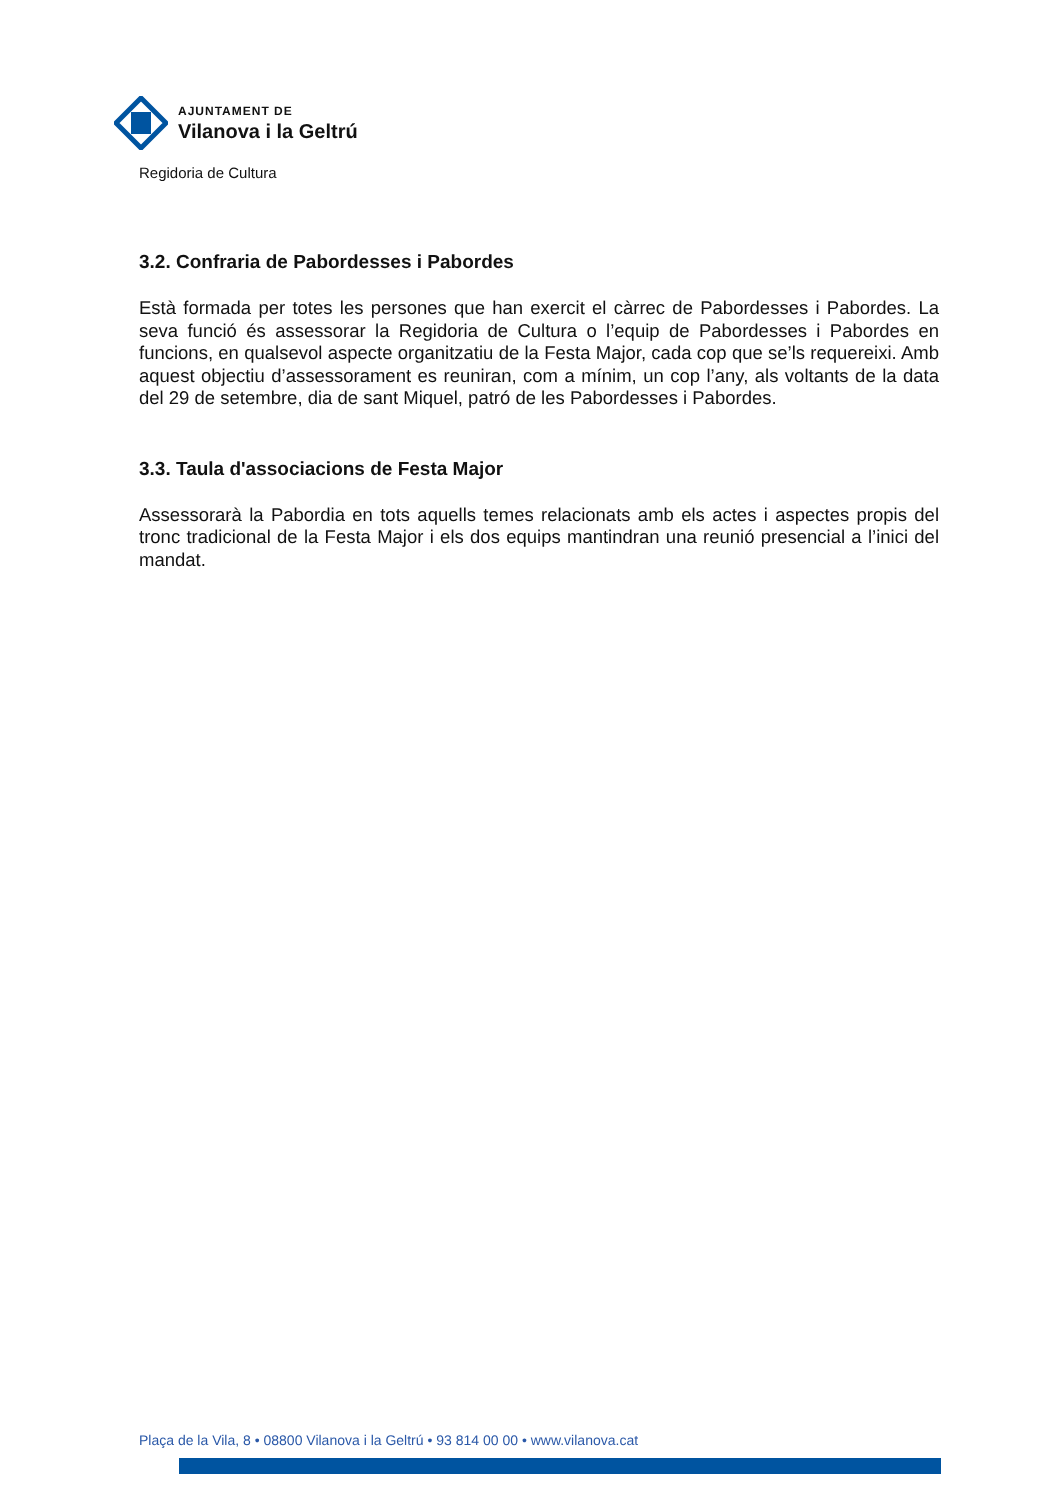AJUNTAMENT DE
Vilanova i la Geltrú
Regidoria de Cultura
3.2. Confraria de Pabordesses i Pabordes
Està formada per totes les persones que han exercit el càrrec de Pabordesses i Pabordes. La seva funció és assessorar la Regidoria de Cultura o l’equip de Pabordesses i Pabordes en funcions, en qualsevol aspecte organitzatiu de la Festa Major, cada cop que se’ls requereixi. Amb aquest objectiu d’assessorament es reuniran, com a mínim, un cop l’any, als voltants de la data del 29 de setembre, dia de sant Miquel, patró de les Pabordesses i Pabordes.
3.3. Taula d'associacions de Festa Major
Assessorarà la Pabordia en tots aquells temes relacionats amb els actes i aspectes propis del tronc tradicional de la Festa Major i els dos equips mantindran una reunió presencial a l’inici del mandat.
Plaça de la Vila, 8 • 08800 Vilanova i la Geltrú • 93 814 00 00 • www.vilanova.cat